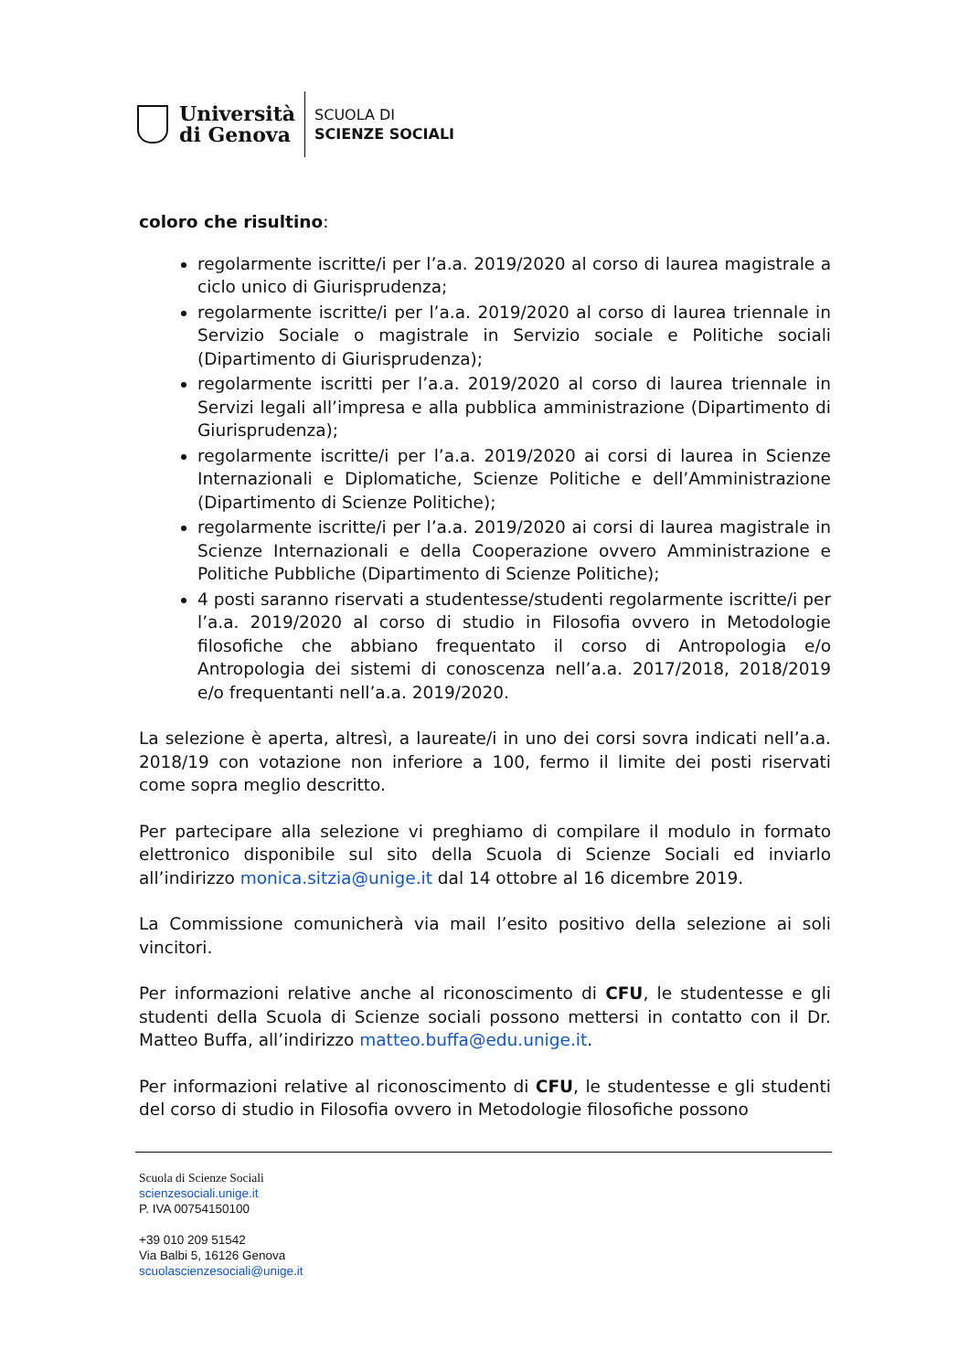Università
di Genova
SCUOLA DI
SCIENZE SOCIALI
coloro che risultino:
regolarmente iscritte/i per l’a.a. 2019/2020 al corso di laurea magistrale a ciclo unico di Giurisprudenza;
regolarmente iscritte/i per l’a.a. 2019/2020 al corso di laurea triennale in Servizio Sociale o magistrale in Servizio sociale e Politiche sociali (Dipartimento di Giurisprudenza);
regolarmente iscritti per l’a.a. 2019/2020 al corso di laurea triennale in Servizi legali all’impresa e alla pubblica amministrazione (Dipartimento di Giurisprudenza);
regolarmente iscritte/i per l’a.a. 2019/2020 ai corsi di laurea in Scienze Internazionali e Diplomatiche, Scienze Politiche e dell’Amministrazione (Dipartimento di Scienze Politiche);
regolarmente iscritte/i per l’a.a. 2019/2020 ai corsi di laurea magistrale in Scienze Internazionali e della Cooperazione ovvero Amministrazione e Politiche Pubbliche (Dipartimento di Scienze Politiche);
4 posti saranno riservati a studentesse/studenti regolarmente iscritte/i per l’a.a. 2019/2020 al corso di studio in Filosofia ovvero in Metodologie filosofiche che abbiano frequentato il corso di Antropologia e/o Antropologia dei sistemi di conoscenza nell’a.a. 2017/2018, 2018/2019 e/o frequentanti nell’a.a. 2019/2020.
La selezione è aperta, altresì, a laureate/i in uno dei corsi sovra indicati nell’a.a. 2018/19 con votazione non inferiore a 100, fermo il limite dei posti riservati come sopra meglio descritto.
Per partecipare alla selezione vi preghiamo di compilare il modulo in formato elettronico disponibile sul sito della Scuola di Scienze Sociali ed inviarlo all’indirizzo monica.sitzia@unige.it dal 14 ottobre al 16 dicembre 2019.
La Commissione comunicherà via mail l’esito positivo della selezione ai soli vincitori.
Per informazioni relative anche al riconoscimento di CFU, le studentesse e gli studenti della Scuola di Scienze sociali possono mettersi in contatto con il Dr. Matteo Buffa, all’indirizzo matteo.buffa@edu.unige.it.
Per informazioni relative al riconoscimento di CFU, le studentesse e gli studenti del corso di studio in Filosofia ovvero in Metodologie filosofiche possono
Scuola di Scienze Sociali
scienzesociali.unige.it
P. IVA 00754150100
+39 010 209 51542
Via Balbi 5, 16126 Genova
scuolascienzesociali@unige.it